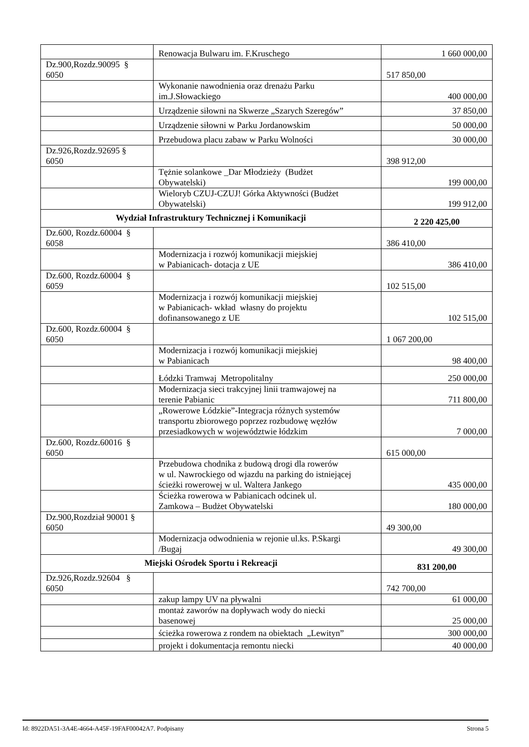| | Renowacja Bulwaru im. F.Kruschego | 1 660 000,00 |
| Dz.900,Rozdz.90095 § 6050 | | 517 850,00 |
| | Wykonanie nawodnienia oraz drenażu Parku im.J.Słowackiego | 400 000,00 |
| | Urządzenie siłowni na Skwerze „Szarych Szeregów” | 37 850,00 |
| | Urządzenie siłowni w Parku Jordanowskim | 50 000,00 |
| | Przebudowa placu zabaw w Parku Wolności | 30 000,00 |
| Dz.926,Rozdz.92695 § 6050 | | 398 912,00 |
| | Tężnie solankowe _Dar Młodzieży (Budżet Obywatelski) | 199 000,00 |
| | Wieloryb CZUJ-CZUJ! Górka Aktywności (Budżet Obywatelski) | 199 912,00 |
| Wydział Infrastruktury Technicznej i Komunikacji | | 2 220 425,00 |
| Dz.600, Rozdz.60004 § 6058 | | 386 410,00 |
| | Modernizacja i rozwój komunikacji miejskiej w Pabianicach- dotacja z UE | 386 410,00 |
| Dz.600, Rozdz.60004 § 6059 | | 102 515,00 |
| | Modernizacja i rozwój komunikacji miejskiej w Pabianicach- wkład własny do projektu dofinansowanego z UE | 102 515,00 |
| Dz.600, Rozdz.60004 § 6050 | | 1 067 200,00 |
| | Modernizacja i rozwój komunikacji miejskiej w Pabianicach | 98 400,00 |
| | Łódzki Tramwaj Metropolitalny | 250 000,00 |
| | Modernizacja sieci trakcyjnej linii tramwajowej na terenie Pabianic | 711 800,00 |
| | „Rowerowe Łódzkie”-Integracja różnych systemów transportu zbiorowego poprzez rozbudowę węzłów przesiadkowych w województwie łódzkim | 7 000,00 |
| Dz.600, Rozdz.60016 § 6050 | | 615 000,00 |
| | Przebudowa chodnika z budową drogi dla rowerów w ul. Nawrockiego od wjazdu na parking do istniejącej ścieżki rowerowej w ul. Waltera Jankego | 435 000,00 |
| | Ścieżka rowerowa w Pabianicach odcinek ul. Zamkowa – Budżet Obywatelski | 180 000,00 |
| Dz.900,Rozdział 90001 § 6050 | | 49 300,00 |
| | Modernizacja odwodnienia w rejonie ul.ks. P.Skargi /Bugaj | 49 300,00 |
| Miejski Ośrodek Sportu i Rekreacji | | 831 200,00 |
| Dz.926,Rozdz.92604 § 6050 | | 742 700,00 |
| | zakup lampy UV na pływalni | 61 000,00 |
| | montaż zaworów na dopływach wody do niecki basenowej | 25 000,00 |
| | ścieżka rowerowa z rondem na obiektach „Lewityn” | 300 000,00 |
| | projekt i dokumentacja remontu niecki | 40 000,00 |
Id: 8922DA51-3A4E-4664-A45F-19FAF00042A7. Podpisany Strona 5